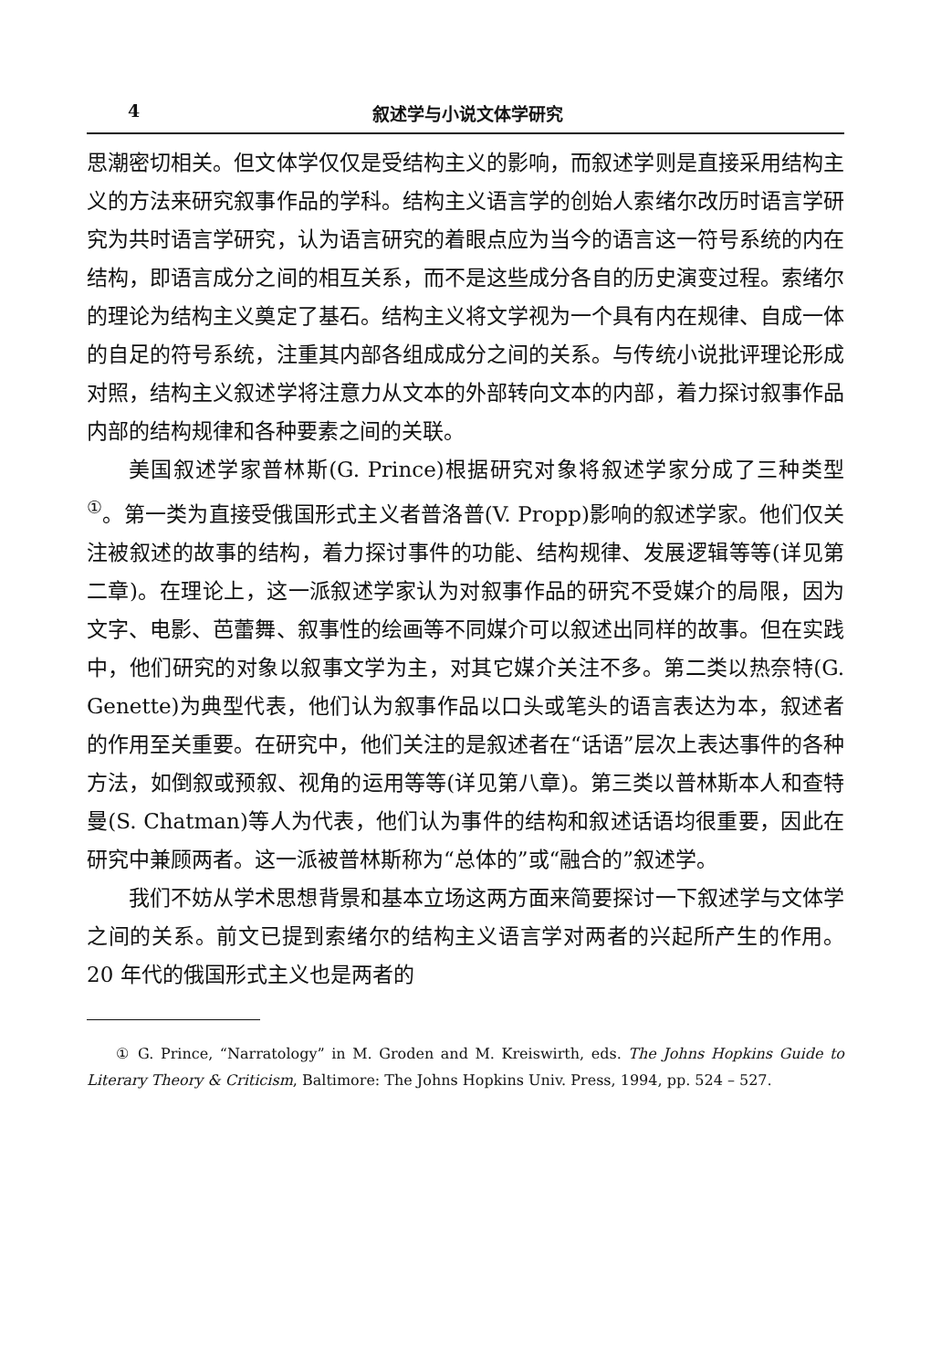4 叙述学与小说文体学研究
思潮密切相关。但文体学仅仅是受结构主义的影响，而叙述学则是直接采用结构主义的方法来研究叙事作品的学科。结构主义语言学的创始人索绪尔改历时语言学研究为共时语言学研究，认为语言研究的着眼点应为当今的语言这一符号系统的内在结构，即语言成分之间的相互关系，而不是这些成分各自的历史演变过程。索绪尔的理论为结构主义奠定了基石。结构主义将文学视为一个具有内在规律、自成一体的自足的符号系统，注重其内部各组成成分之间的关系。与传统小说批评理论形成对照，结构主义叙述学将注意力从文本的外部转向文本的内部，着力探讨叙事作品内部的结构规律和各种要素之间的关联。
美国叙述学家普林斯(G. Prince)根据研究对象将叙述学家分成了三种类型<sup>①</sup>。第一类为直接受俄国形式主义者普洛普(V. Propp)影响的叙述学家。他们仅关注被叙述的故事的结构，着力探讨事件的功能、结构规律、发展逻辑等等(详见第二章)。在理论上，这一派叙述学家认为对叙事作品的研究不受媒介的局限，因为文字、电影、芭蕾舞、叙事性的绘画等不同媒介可以叙述出同样的故事。但在实践中，他们研究的对象以叙事文学为主，对其它媒介关注不多。第二类以热奈特(G. Genette)为典型代表，他们认为叙事作品以口头或笔头的语言表达为本，叙述者的作用至关重要。在研究中，他们关注的是叙述者在“话语”层次上表达事件的各种方法，如倒叙或预叙、视角的运用等等(详见第八章)。第三类以普林斯本人和查特曼(S. Chatman)等人为代表，他们认为事件的结构和叙述话语均很重要，因此在研究中兼顾两者。这一派被普林斯称为“总体的”或“融合的”叙述学。
我们不妨从学术思想背景和基本立场这两方面来简要探讨一下叙述学与文体学之间的关系。前文已提到索绪尔的结构主义语言学对两者的兴起所产生的作用。20 年代的俄国形式主义也是两者的
① G. Prince, “Narratology” in M. Groden and M. Kreiswirth, eds. The Johns Hopkins Guide to Literary Theory & Criticism, Baltimore: The Johns Hopkins Univ. Press, 1994, pp. 524 – 527.